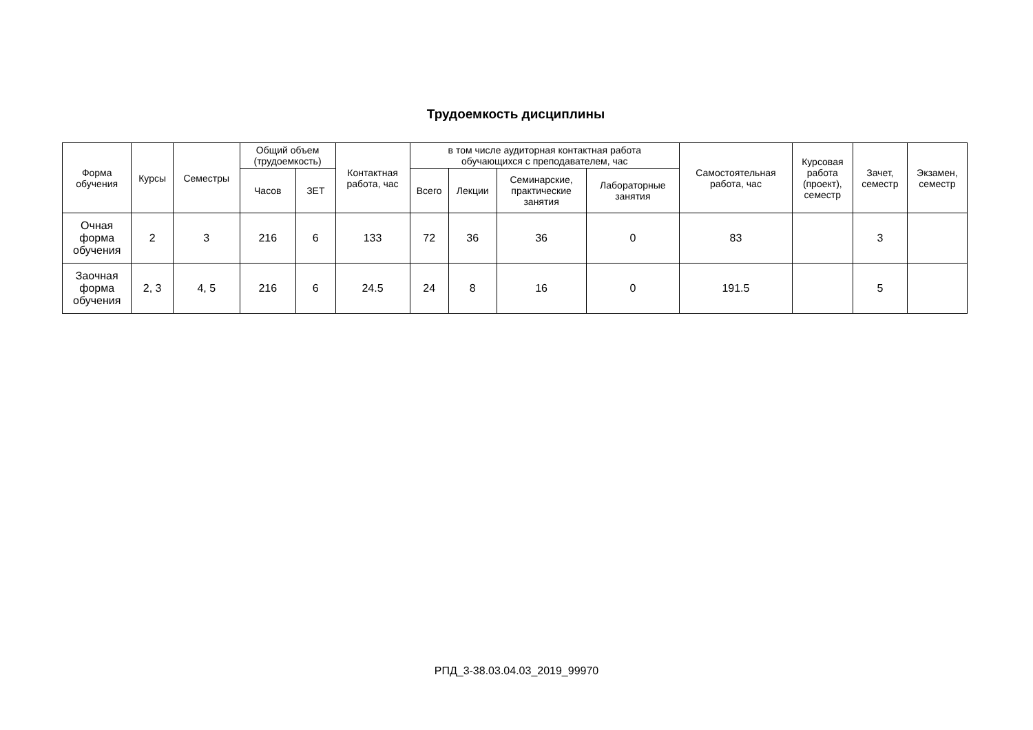Трудоемкость дисциплины
| Форма обучения | Курсы | Семестры | Общий объем (трудоемкость) | | Контактная работа, час | в том числе аудиторная контактная работа обучающихся с преподавателем, час | | | | Самостоятельная работа, час | Курсовая работа (проект), семестр | Зачет, семестр | Экзамен, семестр |
| --- | --- | --- | --- | --- | --- | --- | --- | --- | --- | --- | --- | --- | --- |
| | | | Часов | ЗЕТ | | Всего | Лекции | Семинарские, практические занятия | Лабораторные занятия | | | | |
| Очная форма обучения | 2 | 3 | 216 | 6 | 133 | 72 | 36 | 36 | 0 | 83 | | 3 | |
| Заочная форма обучения | 2, 3 | 4, 5 | 216 | 6 | 24.5 | 24 | 8 | 16 | 0 | 191.5 | | 5 | |
РПД_3-38.03.04.03_2019_99970